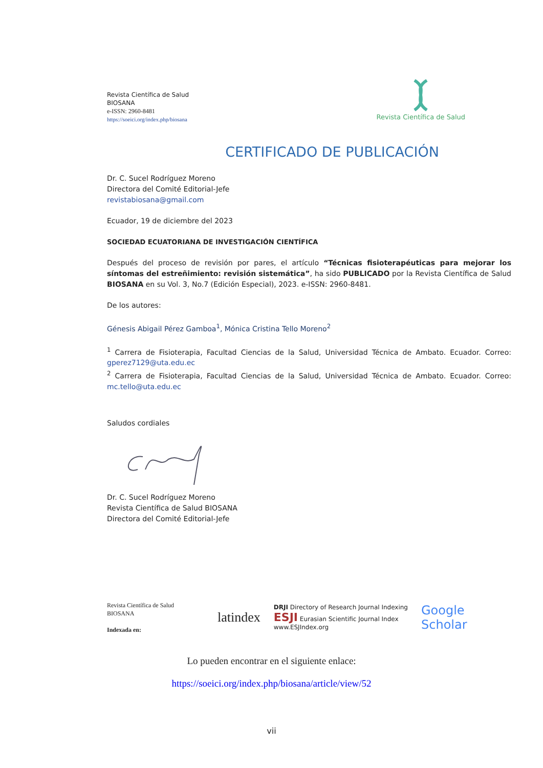Revista Científica de Salud
BIOSANA
e-ISSN: 2960-8481
https://soeici.org/index.php/biosana
Revista Científica de Salud
CERTIFICADO DE PUBLICACIÓN
Dr. C. Sucel Rodríguez Moreno
Directora del Comité Editorial-Jefe
revistabiosana@gmail.com
Ecuador, 19 de diciembre del 2023
SOCIEDAD ECUATORIANA DE INVESTIGACIÓN CIENTÍFICA
Después del proceso de revisión por pares, el artículo “Técnicas fisioterapéuticas para mejorar los síntomas del estreñimiento: revisión sistemática”, ha sido PUBLICADO por la Revista Científica de Salud BIOSANA en su Vol. 3, No.7 (Edición Especial), 2023. e-ISSN: 2960-8481.
De los autores:
Génesis Abigail Pérez Gamboa<sup>1</sup>, Mónica Cristina Tello Moreno<sup>2</sup>
<sup>1</sup> Carrera de Fisioterapia, Facultad Ciencias de la Salud, Universidad Técnica de Ambato. Ecuador. Correo: gperez7129@uta.edu.ec
<sup>2</sup> Carrera de Fisioterapia, Facultad Ciencias de la Salud, Universidad Técnica de Ambato. Ecuador. Correo: mc.tello@uta.edu.ec
Saludos cordiales
Dr. C. Sucel Rodríguez Moreno
Revista Científica de Salud BIOSANA
Directora del Comité Editorial-Jefe
Revista Científica de Salud
BIOSANA
Indexada en:
latindex
DRJI Directory of Research Journal Indexing
ESJI Eurasian Scientific Journal Index
www.ESJIndex.org
Google
Scholar
Lo pueden encontrar en el siguiente enlace:
https://soeici.org/index.php/biosana/article/view/52
vii